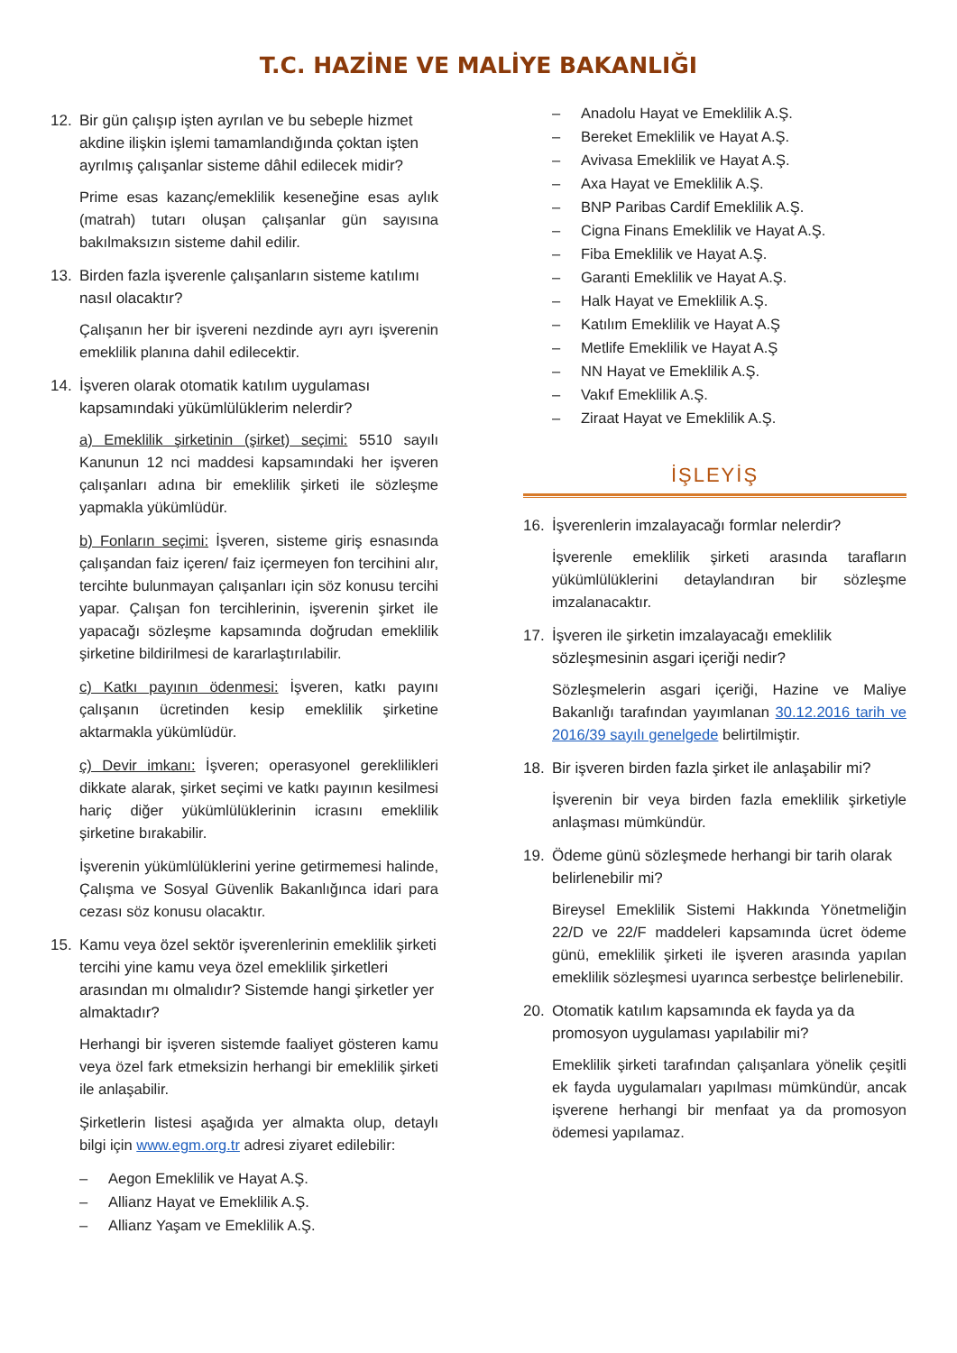T.C. HAZİNE VE MALİYE BAKANLIĞI
12. Bir gün çalışıp işten ayrılan ve bu sebeple hizmet akdine ilişkin işlemi tamamlandığında çoktan işten ayrılmış çalışanlar sisteme dâhil edilecek midir?
Prime esas kazanç/emeklilik keseneğine esas aylık (matrah) tutarı oluşan çalışanlar gün sayısına bakılmaksızın sisteme dahil edilir.
13. Birden fazla işverenle çalışanların sisteme katılımı nasıl olacaktır?
Çalışanın her bir işvereni nezdinde ayrı ayrı işverenin emeklilik planına dahil edilecektir.
14. İşveren olarak otomatik katılım uygulaması kapsamındaki yükümlülüklerim nelerdir?
a) Emeklilik şirketinin (şirket) seçimi: 5510 sayılı Kanunun 12 nci maddesi kapsamındaki her işveren çalışanları adına bir emeklilik şirketi ile sözleşme yapmakla yükümlüdür.
b) Fonların seçimi: İşveren, sisteme giriş esnasında çalışandan faiz içeren/ faiz içermeyen fon tercihini alır, tercihte bulunmayan çalışanları için söz konusu tercihi yapar. Çalışan fon tercihlerinin, işverenin şirket ile yapacağı sözleşme kapsamında doğrudan emeklilik şirketine bildirilmesi de kararlaştırılabilir.
c) Katkı payının ödenmesi: İşveren, katkı payını çalışanın ücretinden kesip emeklilik şirketine aktarmakla yükümlüdür.
ç) Devir imkanı: İşveren; operasyonel gereklilikleri dikkate alarak, şirket seçimi ve katkı payının kesilmesi hariç diğer yükümlülüklerinin icrasını emeklilik şirketine bırakabilir.
İşverenin yükümlülüklerini yerine getirmemesi halinde, Çalışma ve Sosyal Güvenlik Bakanlığınca idari para cezası söz konusu olacaktır.
15. Kamu veya özel sektör işverenlerinin emeklilik şirketi tercihi yine kamu veya özel emeklilik şirketleri arasından mı olmalıdır? Sistemde hangi şirketler yer almaktadır?
Herhangi bir işveren sistemde faaliyet gösteren kamu veya özel fark etmeksizin herhangi bir emeklilik şirketi ile anlaşabilir.
Şirketlerin listesi aşağıda yer almakta olup, detaylı bilgi için www.egm.org.tr adresi ziyaret edilebilir:
– Aegon Emeklilik ve Hayat A.Ş.
– Allianz Hayat ve Emeklilik A.Ş.
– Allianz Yaşam ve Emeklilik A.Ş.
– Anadolu Hayat ve Emeklilik A.Ş.
– Bereket Emeklilik ve Hayat A.Ş.
– Avivasa Emeklilik ve Hayat A.Ş.
– Axa Hayat ve Emeklilik A.Ş.
– BNP Paribas Cardif Emeklilik A.Ş.
– Cigna Finans Emeklilik ve Hayat A.Ş.
– Fiba Emeklilik ve Hayat A.Ş.
– Garanti Emeklilik ve Hayat A.Ş.
– Halk Hayat ve Emeklilik A.Ş.
– Katılım Emeklilik ve Hayat A.Ş
– Metlife Emeklilik ve Hayat A.Ş
– NN Hayat ve Emeklilik A.Ş.
– Vakıf Emeklilik A.Ş.
– Ziraat Hayat ve Emeklilik A.Ş.
İŞLEYİŞ
16. İşverenlerin imzalayacağı formlar nelerdir?
İşverenle emeklilik şirketi arasında tarafların yükümlülüklerini detaylandıran bir sözleşme imzalanacaktır.
17. İşveren ile şirketin imzalayacağı emeklilik sözleşmesinin asgari içeriği nedir?
Sözleşmelerin asgari içeriği, Hazine ve Maliye Bakanlığı tarafından yayımlanan 30.12.2016 tarih ve 2016/39 sayılı genelgede belirtilmiştir.
18. Bir işveren birden fazla şirket ile anlaşabilir mi?
İşverenin bir veya birden fazla emeklilik şirketiyle anlaşması mümkündür.
19. Ödeme günü sözleşmede herhangi bir tarih olarak belirlenebilir mi?
Bireysel Emeklilik Sistemi Hakkında Yönetmeliğin 22/D ve 22/F maddeleri kapsamında ücret ödeme günü, emeklilik şirketi ile işveren arasında yapılan emeklilik sözleşmesi uyarınca serbestçe belirlenebilir.
20. Otomatik katılım kapsamında ek fayda ya da promosyon uygulaması yapılabilir mi?
Emeklilik şirketi tarafından çalışanlara yönelik çeşitli ek fayda uygulamaları yapılması mümkündür, ancak işverene herhangi bir menfaat ya da promosyon ödemesi yapılamaz.